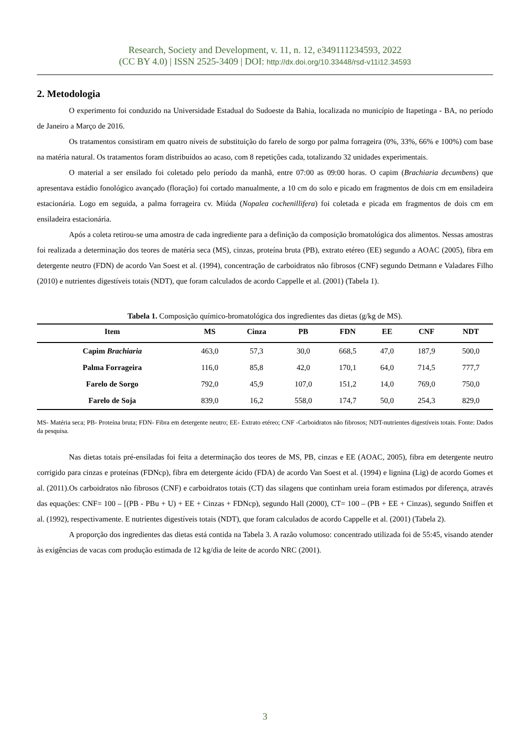Research, Society and Development, v. 11, n. 12, e349111234593, 2022
(CC BY 4.0) | ISSN 2525-3409 | DOI: http://dx.doi.org/10.33448/rsd-v11i12.34593
2. Metodologia
O experimento foi conduzido na Universidade Estadual do Sudoeste da Bahia, localizada no município de Itapetinga - BA, no período de Janeiro a Março de 2016.
Os tratamentos consistiram em quatro níveis de substituição do farelo de sorgo por palma forrageira (0%, 33%, 66% e 100%) com base na matéria natural. Os tratamentos foram distribuídos ao acaso, com 8 repetições cada, totalizando 32 unidades experimentais.
O material a ser ensilado foi coletado pelo período da manhã, entre 07:00 as 09:00 horas. O capim (Brachiaria decumbens) que apresentava estádio fonológico avançado (floração) foi cortado manualmente, a 10 cm do solo e picado em fragmentos de dois cm em ensiladeira estacionária. Logo em seguida, a palma forrageira cv. Miúda (Nopalea cochenillifera) foi coletada e picada em fragmentos de dois cm em ensiladeira estacionária.
Após a coleta retirou-se uma amostra de cada ingrediente para a definição da composição bromatológica dos alimentos. Nessas amostras foi realizada a determinação dos teores de matéria seca (MS), cinzas, proteína bruta (PB), extrato etéreo (EE) segundo a AOAC (2005), fibra em detergente neutro (FDN) de acordo Van Soest et al. (1994), concentração de carboidratos não fibrosos (CNF) segundo Detmann e Valadares Filho (2010) e nutrientes digestíveis totais (NDT), que foram calculados de acordo Cappelle et al. (2001) (Tabela 1).
Tabela 1. Composição químico-bromatológica dos ingredientes das dietas (g/kg de MS).
| Item | MS | Cinza | PB | FDN | EE | CNF | NDT |
| --- | --- | --- | --- | --- | --- | --- | --- |
| Capim Brachiaria | 463,0 | 57,3 | 30,0 | 668,5 | 47,0 | 187,9 | 500,0 |
| Palma Forrageira | 116,0 | 85,8 | 42,0 | 170,1 | 64,0 | 714,5 | 777,7 |
| Farelo de Sorgo | 792,0 | 45,9 | 107,0 | 151,2 | 14,0 | 769,0 | 750,0 |
| Farelo de Soja | 839,0 | 16,2 | 558,0 | 174,7 | 50,0 | 254,3 | 829,0 |
MS- Matéria seca; PB- Proteína bruta; FDN- Fibra em detergente neutro; EE- Extrato etéreo; CNF -Carboidratos não fibrosos; NDT-nutrientes digestíveis totais. Fonte: Dados da pesquisa.
Nas dietas totais pré-ensiladas foi feita a determinação dos teores de MS, PB, cinzas e EE (AOAC, 2005), fibra em detergente neutro corrigido para cinzas e proteínas (FDNcp), fibra em detergente ácido (FDA) de acordo Van Soest et al. (1994) e lignina (Lig) de acordo Gomes et al. (2011).Os carboidratos não fibrosos (CNF) e carboidratos totais (CT) das silagens que continham ureia foram estimados por diferença, através das equações: CNF= 100 – [(PB - PBu + U) + EE + Cinzas + FDNcp), segundo Hall (2000), CT= 100 – (PB + EE + Cinzas), segundo Sniffen et al. (1992), respectivamente. E nutrientes digestíveis totais (NDT), que foram calculados de acordo Cappelle et al. (2001) (Tabela 2).
A proporção dos ingredientes das dietas está contida na Tabela 3. A razão volumoso: concentrado utilizada foi de 55:45, visando atender às exigências de vacas com produção estimada de 12 kg/dia de leite de acordo NRC (2001).
3